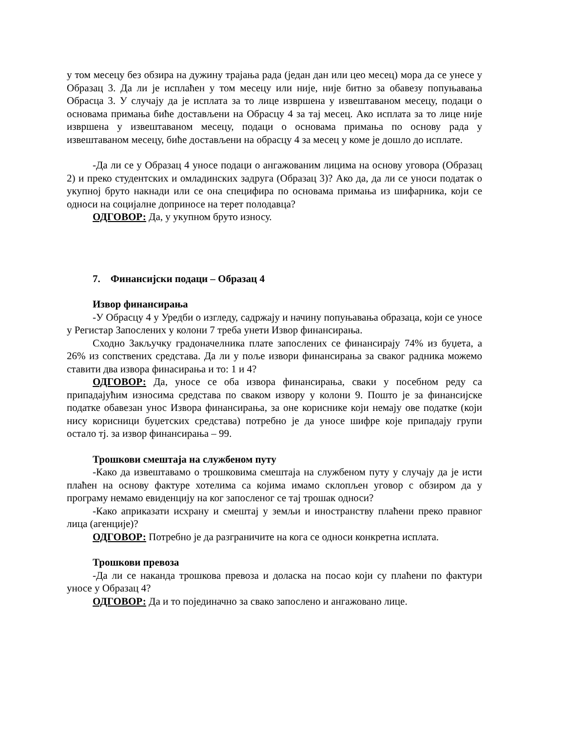у том месецу без обзира на дужину трајања рада (један дан или цео месец) мора да се унесе у Образац 3. Да ли је исплаћен у том месецу или није, није битно за обавезу попуњавања Обрасца 3. У случају да је исплата за то лице извршена у извештаваном месецу, подаци о основама примања биће достављени на Обрасцу 4 за тај месец. Ако исплата за то лице није извршена у извештаваном месецу, подаци о основама примања по основу рада у извештаваном месецу, биће достављени на обрасцу 4 за месец у коме је дошло до исплате.
-Да ли се у Образац 4 уносе подаци о ангажованим лицима на основу уговора (Образац 2) и преко студентских и омладинских задруга (Образац 3)? Ако да, да ли се уноси податак о укупној бруто накнади или се она специфира по основама примања из шифарника, који се односи на социјалне доприносе на терет полодавца?
ОДГОВОР: Да, у укупном бруто износу.
7. Финансијски подаци – Образац 4
Извор финансирања
-У Обрасцу 4 у Уредби о изгледу, садржају и начину попуњавања образаца, који се уносе у Регистар Запослених у колони 7 треба унети Извор финансирања.
Сходно Закључку градоначелника плате запослених се финансирају 74% из буџета, а 26% из сопствених средстава. Да ли у поље извори финансирања за сваког радника можемо ставити два извора финасирања и то: 1 и 4?
ОДГОВОР: Да, уносе се оба извора финансирања, сваки у посебном реду са припадајућим износима средстава по сваком извору у колони 9. Пошто је за финансијске податке обавезан унос Извора финансирања, за оне кориснике који немају ове податке (који нису корисници буџетских средстава) потребно је да уносе шифре које припадају групи остало тј. за извор финансирања – 99.
Трошкови смештаја на службеном путу
-Како да извештавамо о трошковима смештаја на службеном путу у случају да је исти плаћен на основу фактуре хотелима са којима имамо склопљен уговор с обзиром да у програму немамо евиденцију на ког запосленог се тај трошак односи?
-Како априказати исхрану и смештај у земљи и иностранству плаћени преко правног лица (агенције)?
ОДГОВОР: Потребно је да разграничите на кога се односи конкретна исплата.
Трошкови превоза
-Да ли се наканда трошкова превоза и доласка на посао који су плаћени по фактури уносе у Образац 4?
ОДГОВОР: Да и то појединачно за свако запослено и ангажовано лице.